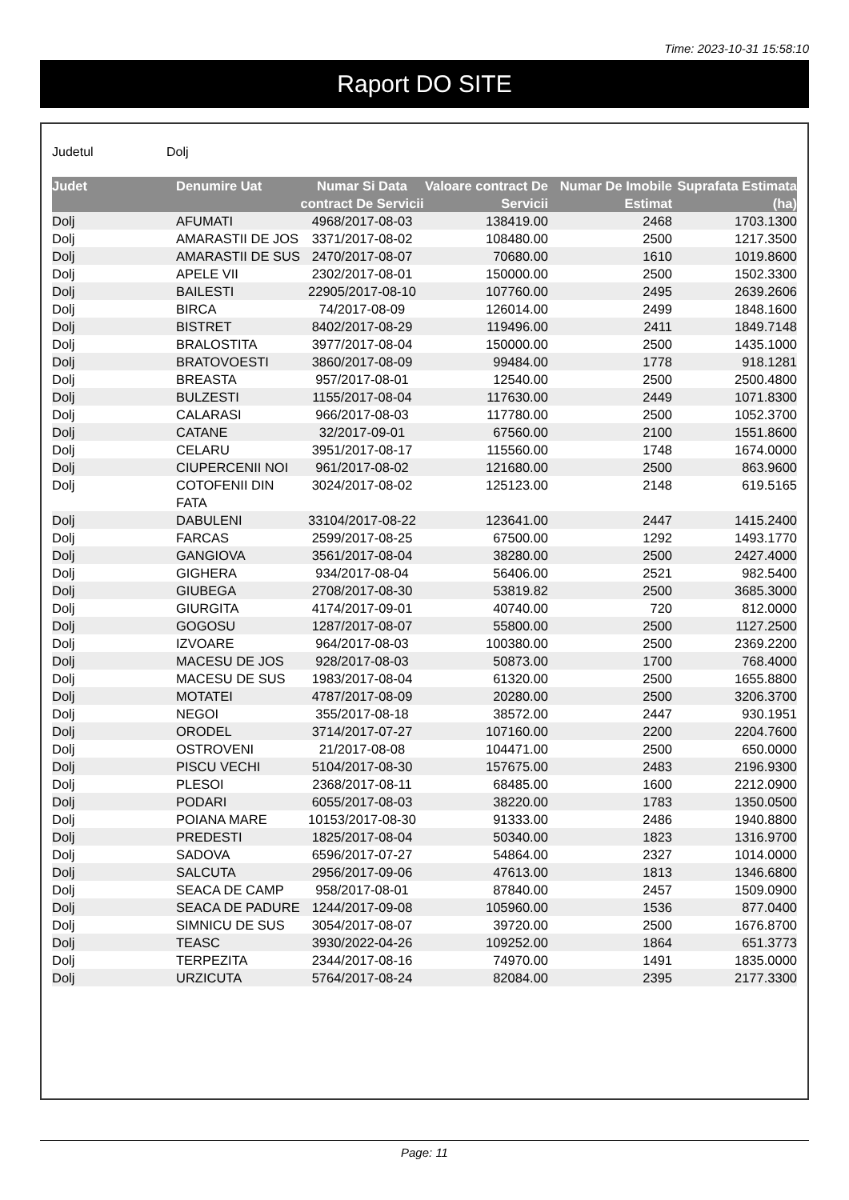Time: 2023-10-31 15:58:10
Raport DO SITE
Judetul Dolj
| Judet | Denumire Uat | Numar Si Data contract De Servicii | Valoare contract De Servicii | Numar De Imobile Estimat | Suprafata Estimata (ha) |
| --- | --- | --- | --- | --- | --- |
| Dolj | AFUMATI | 4968/2017-08-03 | 138419.00 | 2468 | 1703.1300 |
| Dolj | AMARASTII DE JOS | 3371/2017-08-02 | 108480.00 | 2500 | 1217.3500 |
| Dolj | AMARASTII DE SUS | 2470/2017-08-07 | 70680.00 | 1610 | 1019.8600 |
| Dolj | APELE VII | 2302/2017-08-01 | 150000.00 | 2500 | 1502.3300 |
| Dolj | BAILESTI | 22905/2017-08-10 | 107760.00 | 2495 | 2639.2606 |
| Dolj | BIRCA | 74/2017-08-09 | 126014.00 | 2499 | 1848.1600 |
| Dolj | BISTRET | 8402/2017-08-29 | 119496.00 | 2411 | 1849.7148 |
| Dolj | BRALOSTITA | 3977/2017-08-04 | 150000.00 | 2500 | 1435.1000 |
| Dolj | BRATOVOESTI | 3860/2017-08-09 | 99484.00 | 1778 | 918.1281 |
| Dolj | BREASTA | 957/2017-08-01 | 12540.00 | 2500 | 2500.4800 |
| Dolj | BULZESTI | 1155/2017-08-04 | 117630.00 | 2449 | 1071.8300 |
| Dolj | CALARASI | 966/2017-08-03 | 117780.00 | 2500 | 1052.3700 |
| Dolj | CATANE | 32/2017-09-01 | 67560.00 | 2100 | 1551.8600 |
| Dolj | CELARU | 3951/2017-08-17 | 115560.00 | 1748 | 1674.0000 |
| Dolj | CIUPERCENII NOI | 961/2017-08-02 | 121680.00 | 2500 | 863.9600 |
| Dolj | COTOFENII DIN FATA | 3024/2017-08-02 | 125123.00 | 2148 | 619.5165 |
| Dolj | DABULENI | 33104/2017-08-22 | 123641.00 | 2447 | 1415.2400 |
| Dolj | FARCAS | 2599/2017-08-25 | 67500.00 | 1292 | 1493.1770 |
| Dolj | GANGIOVA | 3561/2017-08-04 | 38280.00 | 2500 | 2427.4000 |
| Dolj | GIGHERA | 934/2017-08-04 | 56406.00 | 2521 | 982.5400 |
| Dolj | GIUBEGA | 2708/2017-08-30 | 53819.82 | 2500 | 3685.3000 |
| Dolj | GIURGITA | 4174/2017-09-01 | 40740.00 | 720 | 812.0000 |
| Dolj | GOGOSU | 1287/2017-08-07 | 55800.00 | 2500 | 1127.2500 |
| Dolj | IZVOARE | 964/2017-08-03 | 100380.00 | 2500 | 2369.2200 |
| Dolj | MACESU DE JOS | 928/2017-08-03 | 50873.00 | 1700 | 768.4000 |
| Dolj | MACESU DE SUS | 1983/2017-08-04 | 61320.00 | 2500 | 1655.8800 |
| Dolj | MOTATEI | 4787/2017-08-09 | 20280.00 | 2500 | 3206.3700 |
| Dolj | NEGOI | 355/2017-08-18 | 38572.00 | 2447 | 930.1951 |
| Dolj | ORODEL | 3714/2017-07-27 | 107160.00 | 2200 | 2204.7600 |
| Dolj | OSTROVENI | 21/2017-08-08 | 104471.00 | 2500 | 650.0000 |
| Dolj | PISCU VECHI | 5104/2017-08-30 | 157675.00 | 2483 | 2196.9300 |
| Dolj | PLESOI | 2368/2017-08-11 | 68485.00 | 1600 | 2212.0900 |
| Dolj | PODARI | 6055/2017-08-03 | 38220.00 | 1783 | 1350.0500 |
| Dolj | POIANA MARE | 10153/2017-08-30 | 91333.00 | 2486 | 1940.8800 |
| Dolj | PREDESTI | 1825/2017-08-04 | 50340.00 | 1823 | 1316.9700 |
| Dolj | SADOVA | 6596/2017-07-27 | 54864.00 | 2327 | 1014.0000 |
| Dolj | SALCUTA | 2956/2017-09-06 | 47613.00 | 1813 | 1346.6800 |
| Dolj | SEACA DE CAMP | 958/2017-08-01 | 87840.00 | 2457 | 1509.0900 |
| Dolj | SEACA DE PADURE | 1244/2017-09-08 | 105960.00 | 1536 | 877.0400 |
| Dolj | SIMNICU DE SUS | 3054/2017-08-07 | 39720.00 | 2500 | 1676.8700 |
| Dolj | TEASC | 3930/2022-04-26 | 109252.00 | 1864 | 651.3773 |
| Dolj | TERPEZITA | 2344/2017-08-16 | 74970.00 | 1491 | 1835.0000 |
| Dolj | URZICUTA | 5764/2017-08-24 | 82084.00 | 2395 | 2177.3300 |
Page: 11